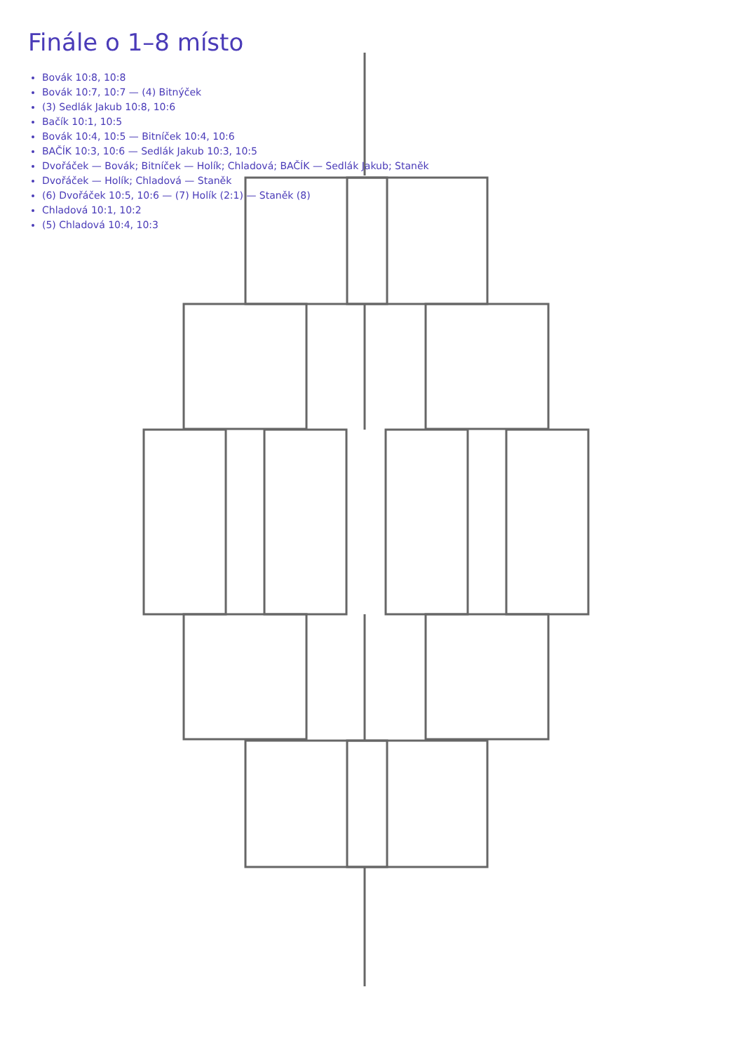Finále o 1–8 místo
Bovák 10:8, 10:8
Bovák 10:7, 10:7 — (4) Bitnýček
(3) Sedlák Jakub 10:8, 10:6
Bačík 10:1, 10:5
Bovák 10:4, 10:5 — Bitníček 10:4, 10:6
BAČÍK 10:3, 10:6 — Sedlák Jakub 10:3, 10:5
Dvořáček — Bovák; Bitníček — Holík; Chladová; BAČÍK — Sedlák Jakub; Staněk
Dvořáček — Holík; Chladová — Staněk
(6) Dvořáček 10:5, 10:6 — (7) Holík (2:1) — Staněk (8)
Chladová 10:1, 10:2
(5) Chladová 10:4, 10:3